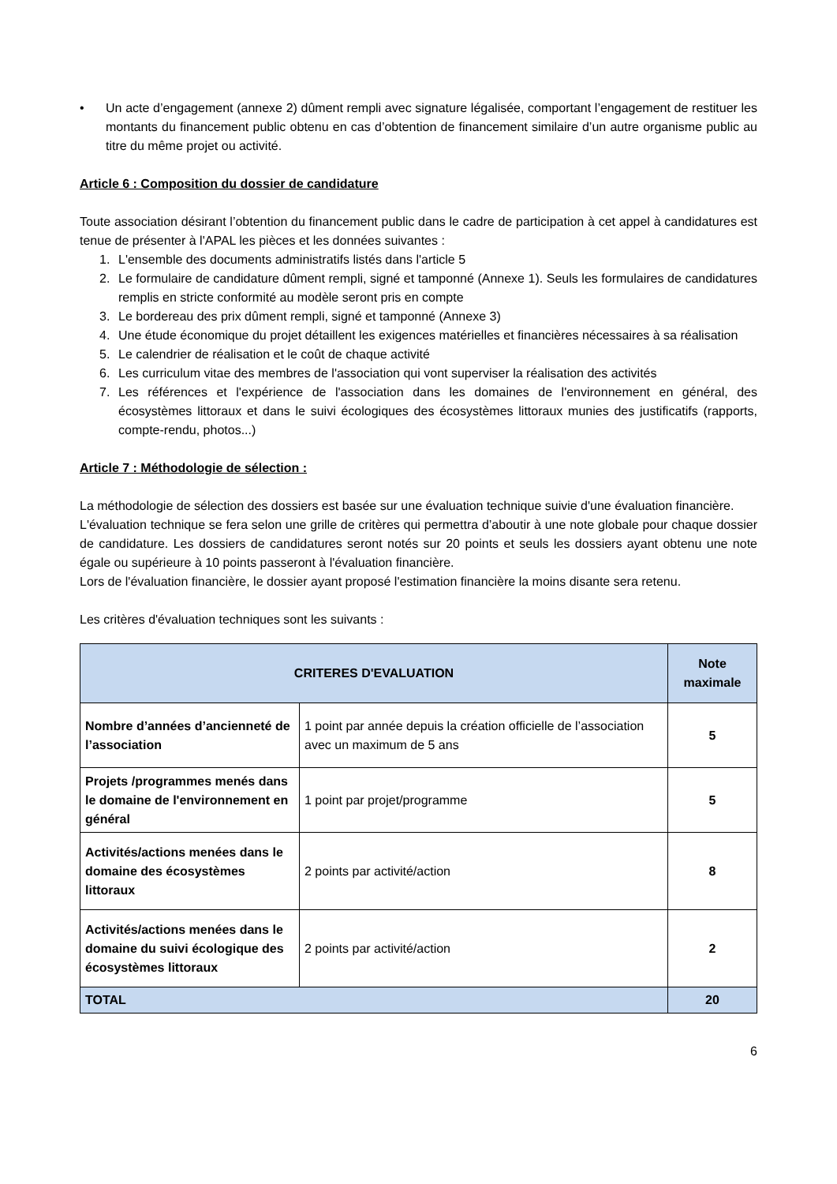• Un acte d’engagement (annexe 2) dûment rempli avec signature légalisée, comportant l’engagement de restituer les montants du financement public obtenu en cas d’obtention de financement similaire d’un autre organisme public au titre du même projet ou activité.
Article 6 : Composition du dossier de candidature
Toute association désirant l’obtention du financement public dans le cadre de participation à cet appel à candidatures est tenue de présenter à l'APAL les pièces et les données suivantes :
1. L'ensemble des documents administratifs listés dans l'article 5
2. Le formulaire de candidature dûment rempli, signé et tamponné (Annexe 1). Seuls les formulaires de candidatures remplis en stricte conformité au modèle seront pris en compte
3. Le bordereau des prix dûment rempli, signé et tamponné (Annexe 3)
4. Une étude économique du projet détaillent les exigences matérielles et financières nécessaires à sa réalisation
5. Le calendrier de réalisation et le coût de chaque activité
6. Les curriculum vitae des membres de l'association qui vont superviser la réalisation des activités
7. Les références et l'expérience de l'association dans les domaines de l'environnement en général, des écosystèmes littoraux et dans le suivi écologiques des écosystèmes littoraux munies des justificatifs (rapports, compte-rendu, photos...)
Article 7 : Méthodologie de sélection :
La méthodologie de sélection des dossiers est basée sur une évaluation technique suivie d'une évaluation financière.
L'évaluation technique se fera selon une grille de critères qui permettra d’aboutir à une note globale pour chaque dossier de candidature. Les dossiers de candidatures seront notés sur 20 points et seuls les dossiers ayant obtenu une note égale ou supérieure à 10 points passeront à l'évaluation financière.
Lors de l'évaluation financière, le dossier ayant proposé l'estimation financière la moins disante sera retenu.
Les critères d'évaluation techniques sont les suivants :
| CRITERES D'EVALUATION | | Note maximale |
| --- | --- | --- |
| Nombre d’années d’ancienneté de l’association | 1 point par année depuis la création officielle de l’association avec un maximum de 5 ans | 5 |
| Projets /programmes menés dans le domaine de l'environnement en général | 1 point par projet/programme | 5 |
| Activités/actions menées dans le domaine des écosystèmes littoraux | 2 points par activité/action | 8 |
| Activités/actions menées dans le domaine du suivi écologique des écosystèmes littoraux | 2 points par activité/action | 2 |
| TOTAL | | 20 |
6